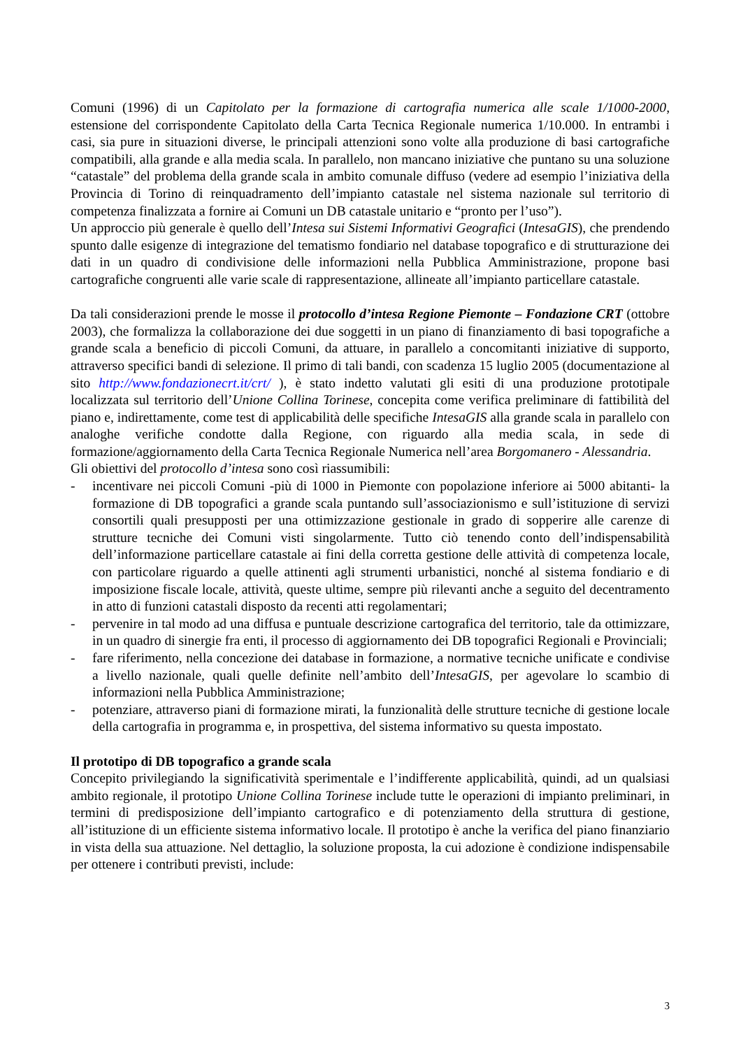Comuni (1996) di un Capitolato per la formazione di cartografia numerica alle scale 1/1000-2000, estensione del corrispondente Capitolato della Carta Tecnica Regionale numerica 1/10.000. In entrambi i casi, sia pure in situazioni diverse, le principali attenzioni sono volte alla produzione di basi cartografiche compatibili, alla grande e alla media scala. In parallelo, non mancano iniziative che puntano su una soluzione “catastale” del problema della grande scala in ambito comunale diffuso (vedere ad esempio l’iniziativa della Provincia di Torino di reinquadramento dell’impianto catastale nel sistema nazionale sul territorio di competenza finalizzata a fornire ai Comuni un DB catastale unitario e “pronto per l’uso”).
Un approccio più generale è quello dell’Intesa sui Sistemi Informativi Geografici (IntesaGIS), che prendendo spunto dalle esigenze di integrazione del tematismo fondiario nel database topografico e di strutturazione dei dati in un quadro di condivisione delle informazioni nella Pubblica Amministrazione, propone basi cartografiche congruenti alle varie scale di rappresentazione, allineate all’impianto particellare catastale.
Da tali considerazioni prende le mosse il protocollo d’intesa Regione Piemonte – Fondazione CRT (ottobre 2003), che formalizza la collaborazione dei due soggetti in un piano di finanziamento di basi topografiche a grande scala a beneficio di piccoli Comuni, da attuare, in parallelo a concomitanti iniziative di supporto, attraverso specifici bandi di selezione. Il primo di tali bandi, con scadenza 15 luglio 2005 (documentazione al sito http://www.fondazionecrt.it/crt/ ), è stato indetto valutati gli esiti di una produzione prototipale localizzata sul territorio dell’Unione Collina Torinese, concepita come verifica preliminare di fattibilità del piano e, indirettamente, come test di applicabilità delle specifiche IntesaGIS alla grande scala in parallelo con analoghe verifiche condotte dalla Regione, con riguardo alla media scala, in sede di formazione/aggiornamento della Carta Tecnica Regionale Numerica nell’area Borgomanero - Alessandria.
Gli obiettivi del protocollo d’intesa sono così riassumibili:
- incentivare nei piccoli Comuni -più di 1000 in Piemonte con popolazione inferiore ai 5000 abitanti- la formazione di DB topografici a grande scala puntando sull’associazionismo e sull’istituzione di servizi consortili quali presupposti per una ottimizzazione gestionale in grado di sopperire alle carenze di strutture tecniche dei Comuni visti singolarmente. Tutto ciò tenendo conto dell’indispensabilità dell’informazione particellare catastale ai fini della corretta gestione delle attività di competenza locale, con particolare riguardo a quelle attinenti agli strumenti urbanistici, nonché al sistema fondiario e di imposizione fiscale locale, attività, queste ultime, sempre più rilevanti anche a seguito del decentramento in atto di funzioni catastali disposto da recenti atti regolamentari;
- pervenire in tal modo ad una diffusa e puntuale descrizione cartografica del territorio, tale da ottimizzare, in un quadro di sinergie fra enti, il processo di aggiornamento dei DB topografici Regionali e Provinciali;
- fare riferimento, nella concezione dei database in formazione, a normative tecniche unificate e condivise a livello nazionale, quali quelle definite nell’ambito dell’IntesaGIS, per agevolare lo scambio di informazioni nella Pubblica Amministrazione;
- potenziare, attraverso piani di formazione mirati, la funzionalità delle strutture tecniche di gestione locale della cartografia in programma e, in prospettiva, del sistema informativo su questa impostato.
Il prototipo di DB topografico a grande scala
Concepito privilegiando la significatività sperimentale e l’indifferente applicabilità, quindi, ad un qualsiasi ambito regionale, il prototipo Unione Collina Torinese include tutte le operazioni di impianto preliminari, in termini di predisposizione dell’impianto cartografico e di potenziamento della struttura di gestione, all’istituzione di un efficiente sistema informativo locale. Il prototipo è anche la verifica del piano finanziario in vista della sua attuazione. Nel dettaglio, la soluzione proposta, la cui adozione è condizione indispensabile per ottenere i contributi previsti, include:
3